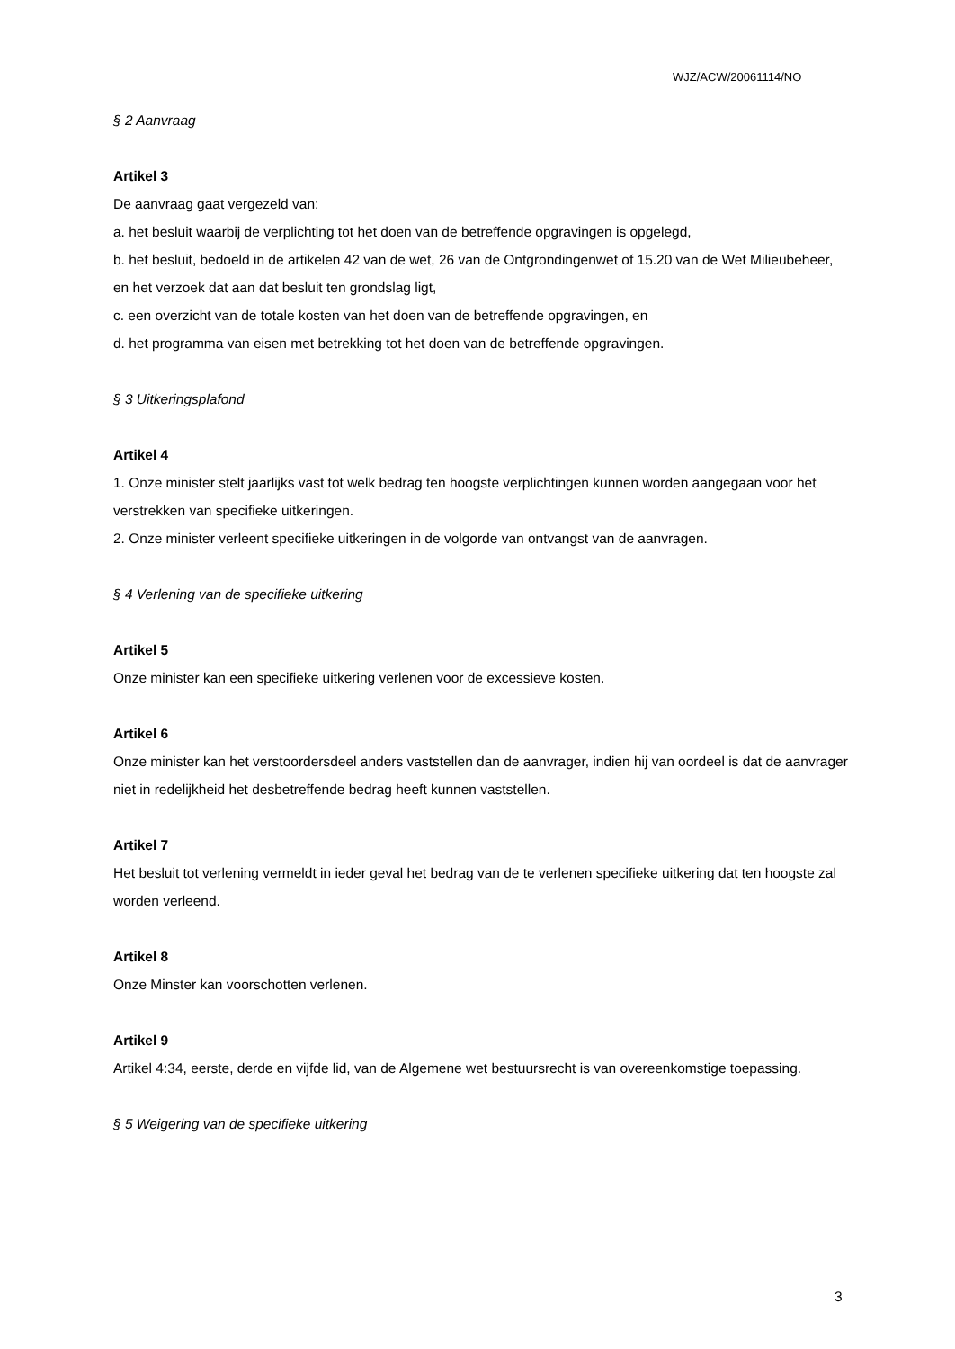WJZ/ACW/20061114/NO
§ 2 Aanvraag
Artikel 3
De aanvraag gaat vergezeld van:
a. het besluit waarbij de verplichting tot het doen van de betreffende opgravingen is opgelegd,
b. het besluit, bedoeld in de artikelen 42 van de wet, 26 van de Ontgrondingenwet of 15.20 van de Wet Milieubeheer, en het verzoek dat aan dat besluit ten grondslag ligt,
c. een overzicht van de totale kosten van het doen van de betreffende opgravingen, en
d. het programma van eisen met betrekking tot het doen van de betreffende opgravingen.
§ 3 Uitkeringsplafond
Artikel 4
1. Onze minister stelt jaarlijks vast tot welk bedrag ten hoogste verplichtingen kunnen worden aangegaan voor het verstrekken van specifieke uitkeringen.
2. Onze minister verleent specifieke uitkeringen in de volgorde van ontvangst van de aanvragen.
§ 4 Verlening van de specifieke uitkering
Artikel 5
Onze minister kan een specifieke uitkering verlenen voor de excessieve kosten.
Artikel 6
Onze minister kan het verstoordersdeel anders vaststellen dan de aanvrager, indien hij van oordeel is dat de aanvrager niet in redelijkheid het desbetreffende bedrag heeft kunnen vaststellen.
Artikel 7
Het besluit tot verlening vermeldt in ieder geval het bedrag van de te verlenen specifieke uitkering dat ten hoogste zal worden verleend.
Artikel 8
Onze Minster kan voorschotten verlenen.
Artikel 9
Artikel 4:34, eerste, derde en vijfde lid, van de Algemene wet bestuursrecht is van overeenkomstige toepassing.
§ 5 Weigering van de specifieke uitkering
3